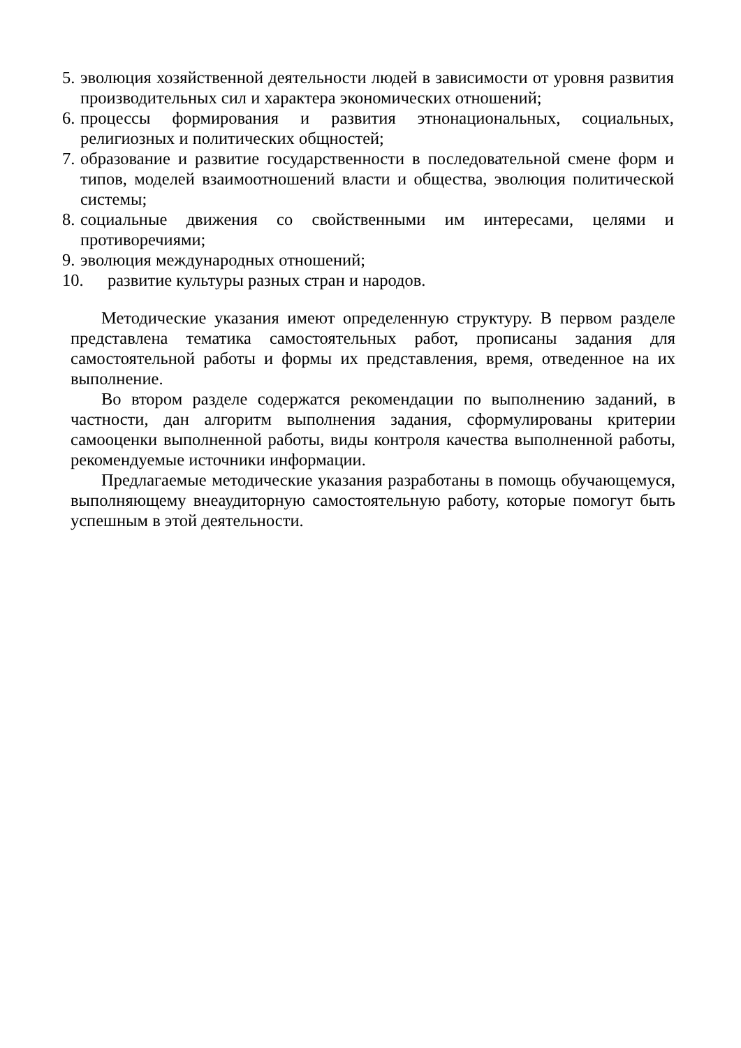5. эволюция хозяйственной деятельности людей в зависимости от уровня развития производительных сил и характера экономических отношений;
6. процессы формирования и развития этнонациональных, социальных, религиозных и политических общностей;
7. образование и развитие государственности в последовательной смене форм и типов, моделей взаимоотношений власти и общества, эволюция политической системы;
8. социальные движения со свойственными им интересами, целями и противоречиями;
9. эволюция международных отношений;
10. развитие культуры разных стран и народов.
Методические указания имеют определенную структуру. В первом разделе представлена тематика самостоятельных работ, прописаны задания для самостоятельной работы и формы их представления, время, отведенное на их выполнение.
Во втором разделе содержатся рекомендации по выполнению заданий, в частности, дан алгоритм выполнения задания, сформулированы критерии самооценки выполненной работы, виды контроля качества выполненной работы, рекомендуемые источники информации.
Предлагаемые методические указания разработаны в помощь обучающемуся, выполняющему внеаудиторную самостоятельную работу, которые помогут быть успешным в этой деятельности.